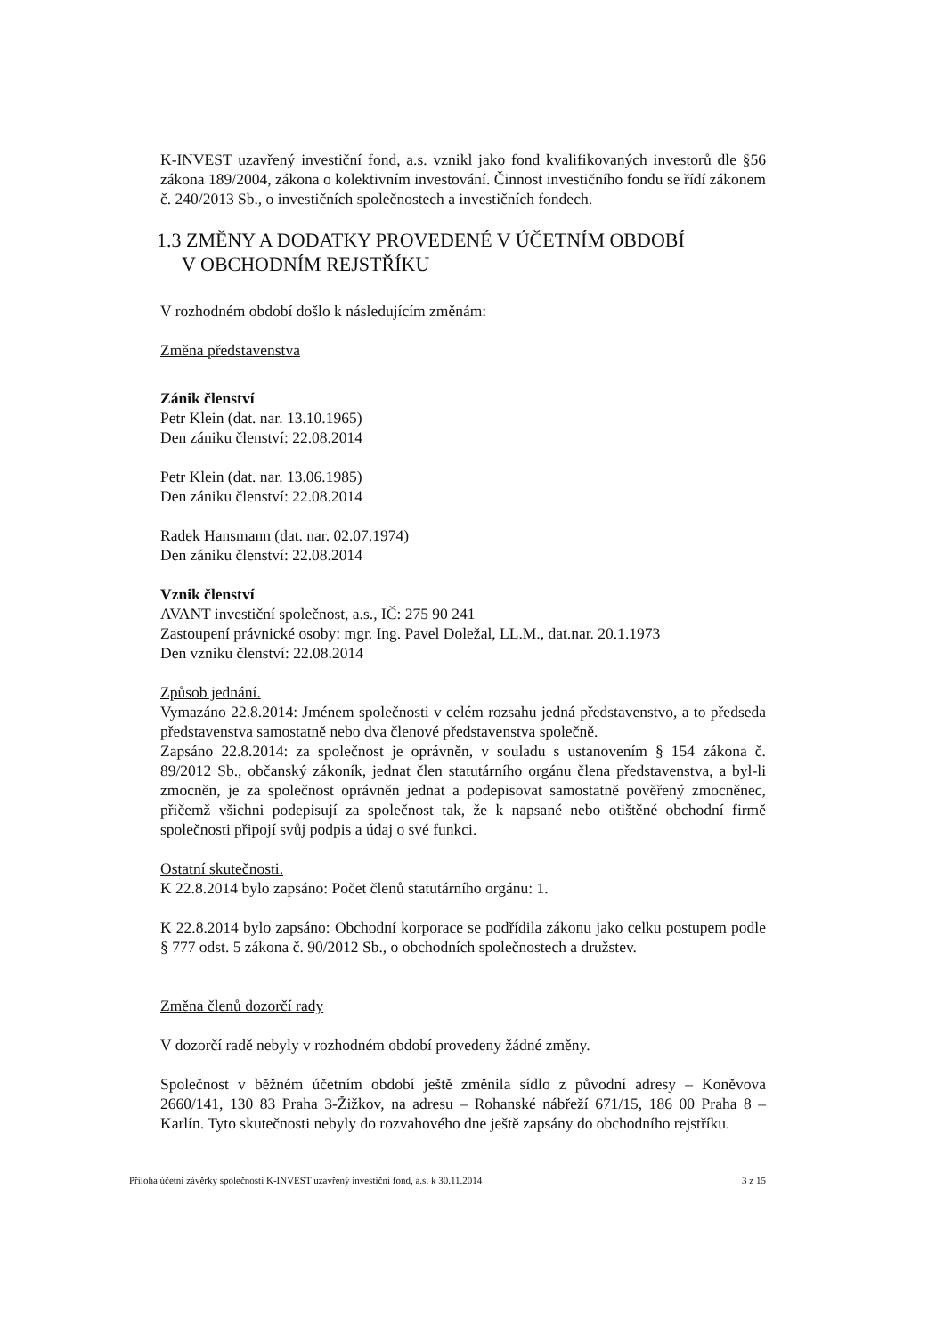K-INVEST uzavřený investiční fond, a.s. vznikl jako fond kvalifikovaných investorů dle §56 zákona 189/2004, zákona o kolektivním investování. Činnost investičního fondu se řídí zákonem č. 240/2013 Sb., o investičních společnostech a investičních fondech.
1.3 ZMĚNY A DODATKY PROVEDENÉ V ÚČETNÍM OBDOBÍ
V OBCHODNÍM REJSTŘÍKU
V rozhodném období došlo k následujícím změnám:
Změna představenstva
Zánik členství
Petr Klein (dat. nar. 13.10.1965)
Den zániku členství: 22.08.2014
Petr Klein (dat. nar. 13.06.1985)
Den zániku členství: 22.08.2014
Radek Hansmann (dat. nar. 02.07.1974)
Den zániku členství: 22.08.2014
Vznik členství
AVANT investiční společnost, a.s., IČ: 275 90 241
Zastoupení právnické osoby: mgr. Ing. Pavel Doležal, LL.M., dat.nar. 20.1.1973
Den vzniku členství: 22.08.2014
Způsob jednání.
Vymazáno 22.8.2014: Jménem společnosti v celém rozsahu jedná představenstvo, a to předseda představenstva samostatně nebo dva členové představenstva společně.
Zapsáno 22.8.2014: za společnost je oprávněn, v souladu s ustanovením § 154 zákona č. 89/2012 Sb., občanský zákoník, jednat člen statutárního orgánu člena představenstva, a byl-li zmocněn, je za společnost oprávněn jednat a podepisovat samostatně pověřený zmocněnec, přičemž všichni podepisují za společnost tak, že k napsané nebo otištěné obchodní firmě společnosti připojí svůj podpis a údaj o své funkci.
Ostatní skutečnosti.
K 22.8.2014 bylo zapsáno: Počet členů statutárního orgánu: 1.
K 22.8.2014 bylo zapsáno: Obchodní korporace se podřídila zákonu jako celku postupem podle § 777 odst. 5 zákona č. 90/2012 Sb., o obchodních společnostech a družstev.
Změna členů dozorčí rady
V dozorčí radě nebyly v rozhodném období provedeny žádné změny.
Společnost v běžném účetním období ještě změnila sídlo z původní adresy – Koněvova 2660/141, 130 83 Praha 3-Žižkov, na adresu – Rohanské nábřeží 671/15, 186 00 Praha 8 – Karlín. Tyto skutečnosti nebyly do rozvahového dne ještě zapsány do obchodního rejstříku.
Příloha účetní závěrky společnosti K-INVEST uzavřený investiční fond, a.s. k 30.11.2014 3 z 15